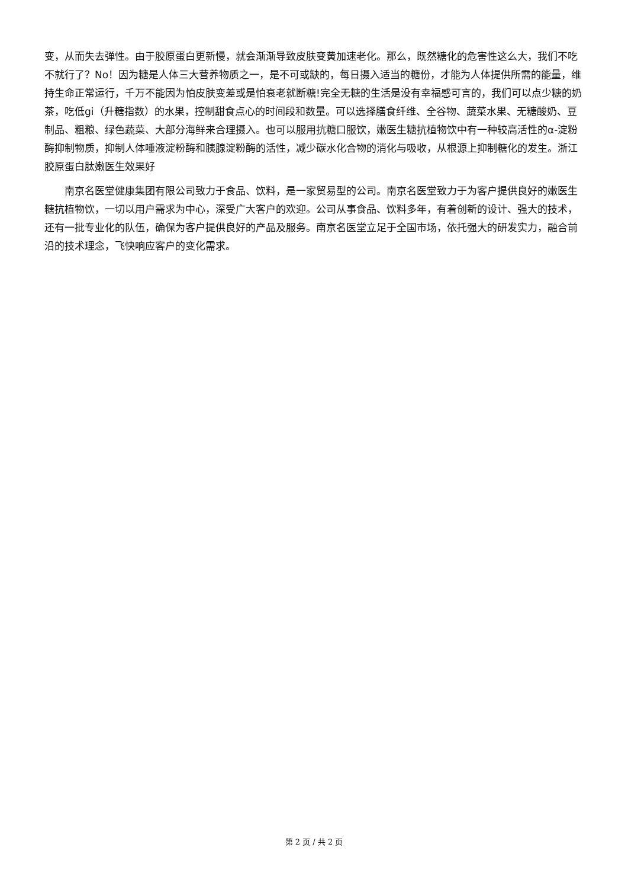变，从而失去弹性。由于胶原蛋白更新慢，就会渐渐导致皮肤变黄加速老化。那么，既然糖化的危害性这么大，我们不吃不就行了？No！因为糖是人体三大营养物质之一，是不可或缺的，每日摄入适当的糖份，才能为人体提供所需的能量，维持生命正常运行，千万不能因为怕皮肤变差或是怕衰老就断糖!完全无糖的生活是没有幸福感可言的，我们可以点少糖的奶茶，吃低gi（升糖指数）的水果，控制甜食点心的时间段和数量。可以选择膳食纤维、全谷物、蔬菜水果、无糖酸奶、豆制品、粗粮、绿色蔬菜、大部分海鲜来合理摄入。也可以服用抗糖口服饮，嫩医生糖抗植物饮中有一种较高活性的α-淀粉酶抑制物质，抑制人体唾液淀粉酶和胰腺淀粉酶的活性，减少碳水化合物的消化与吸收，从根源上抑制糖化的发生。浙江胶原蛋白肽嫩医生效果好
南京名医堂健康集团有限公司致力于食品、饮料，是一家贸易型的公司。南京名医堂致力于为客户提供良好的嫩医生糖抗植物饮，一切以用户需求为中心，深受广大客户的欢迎。公司从事食品、饮料多年，有着创新的设计、强大的技术，还有一批专业化的队伍，确保为客户提供良好的产品及服务。南京名医堂立足于全国市场，依托强大的研发实力，融合前沿的技术理念，飞快响应客户的变化需求。
第 2 页 / 共 2 页